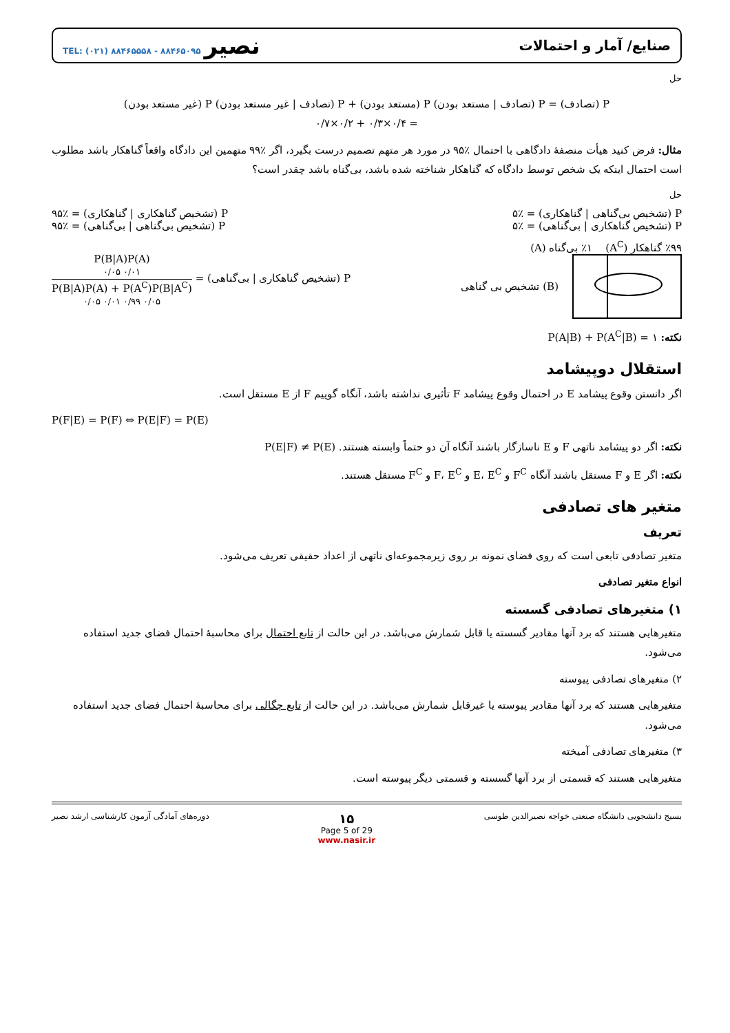صنایع/ آمار و احتمالات نصیر TEL: (۰۲۱) ۸۸۴۶۵۵۵۸ - ۸۸۴۶۵۰۹۵
حل
P (تصادف) = P (تصادف | مستعد بودن) P (مستعد بودن) + P (تصادف | غیر مستعد بودن) P (غیر مستعد بودن)
= ۰/۴×۰/۳ + ۰/۲×۰/۷
مثال: فرض کنید هیأت منصفهٔ دادگاهی با احتمال ٪۹۵ در مورد هر متهم تصمیم درست بگیرد، اگر ٪۹۹ متهمین این دادگاه واقعاً گناهکار باشد مطلوب است احتمال اینکه یک شخص توسط دادگاه که گناهکار شناخته شده باشد، بی‌گناه باشد چقدر است؟
حل
P (تشخیص بی‌گناهی | گناهکاری) = ٪۵ P (تشخیص گناهکاری | گناهکاری) = ٪۹۵
P (تشخیص گناهکاری | بی‌گناهی) = ٪۵ P (تشخیص بی‌گناهی | بی‌گناهی) = ٪۹۵
٪۹۹ گناهکار (A<sup>C</sup>) ٪۱ بی‌گناه (A)
تشخیص بی گناهی (B)
P (تشخیص گناهکاری | بی‌گناهی) =
P(B|A)P(A)
۰/۰۵ ۰/۰۱
P(B|A)P(A) + P(A<sup>C</sup>)P(B|A<sup>C</sup>)
۰/۰۵ ۰/۰۱ ۰/۹۹ ۰/۰۵
نکته: P(A|B) + P(A<sup>C</sup>|B) = ۱
استقلال دوپیشامد
اگر دانستن وقوع پیشامد E در احتمال وقوع پیشامد F تأثیری نداشته باشد، آنگاه گوییم F از E مستقل است.
P(F|E) = P(F) ⇔ P(E|F) = P(E)
نکته: اگر دو پیشامد ناتهی F و E ناسازگار باشند آنگاه آن دو حتماً وابسته هستند. P(E|F) ≠ P(E)
نکته: اگر E و F مستقل باشند آنگاه F<sup>C</sup> و E، E<sup>C</sup> و F، E<sup>C</sup> و F<sup>C</sup> مستقل هستند.
متغیر های تصادفی
تعریف
متغیر تصادفی تابعی است که روی فضای نمونه بر روی زیرمجموعه‌ای ناتهی از اعداد حقیقی تعریف می‌شود.
انواع متغیر تصادفی
۱) متغیرهای تصادفی گسسته
متغیرهایی هستند که برد آنها مقادیر گسسته یا قابل شمارش می‌باشد. در این حالت از تابع احتمال برای محاسبهٔ احتمال فضای جدید استفاده می‌شود.
۲) متغیرهای تصادفی پیوسته
متغیرهایی هستند که برد آنها مقادیر پیوسته یا غیرقابل شمارش می‌باشد. در این حالت از تابع چگالی برای محاسبهٔ احتمال فضای جدید استفاده می‌شود.
۳) متغیرهای تصادفی آمیخته
متغیرهایی هستند که قسمتی از برد آنها گسسته و قسمتی دیگر پیوسته است.
بسیج دانشجویی دانشگاه صنعتی خواجه نصیرالدین طوسی ۱۵
Page 5 of 29
www.nasir.ir دوره‌های آمادگی آزمون کارشناسی ارشد نصیر